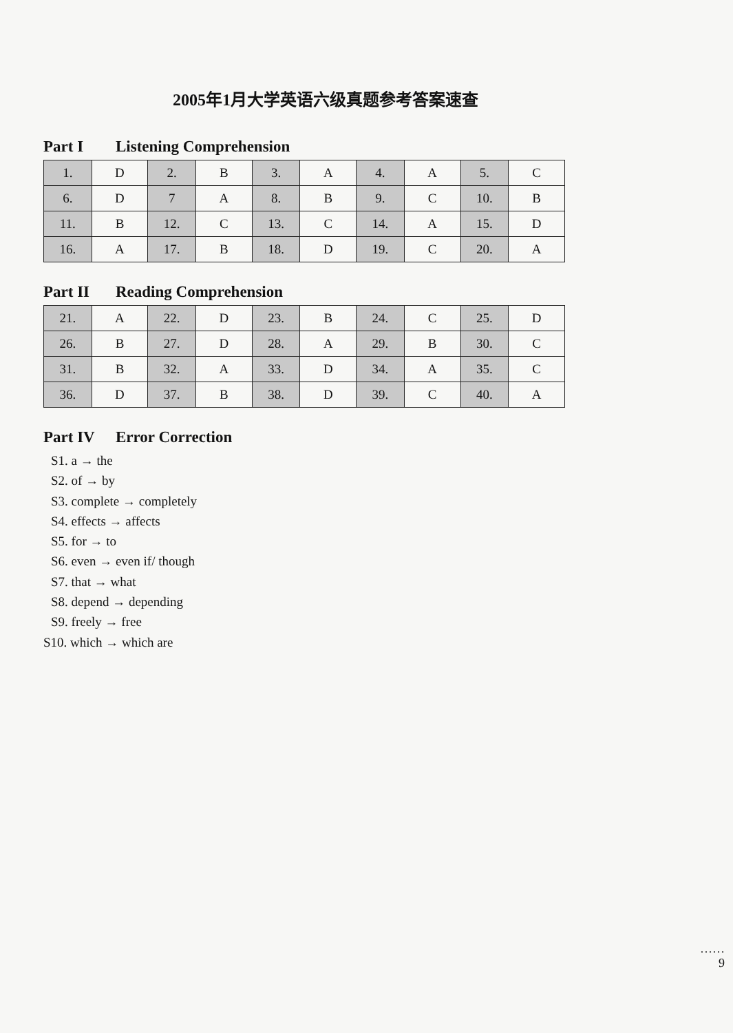2005年1月大学英语六级真题参考答案速查
Part I Listening Comprehension
| 1. | D | 2. | B | 3. | A | 4. | A | 5. | C |
| 6. | D | 7 | A | 8. | B | 9. | C | 10. | B |
| 11. | B | 12. | C | 13. | C | 14. | A | 15. | D |
| 16. | A | 17. | B | 18. | D | 19. | C | 20. | A |
Part II Reading Comprehension
| 21. | A | 22. | D | 23. | B | 24. | C | 25. | D |
| 26. | B | 27. | D | 28. | A | 29. | B | 30. | C |
| 31. | B | 32. | A | 33. | D | 34. | A | 35. | C |
| 36. | D | 37. | B | 38. | D | 39. | C | 40. | A |
Part IV Error Correction
S1. a → the
S2. of → by
S3. complete → completely
S4. effects → affects
S5. for → to
S6. even → even if/ though
S7. that → what
S8. depend → depending
S9. freely → free
S10. which → which are
……
9